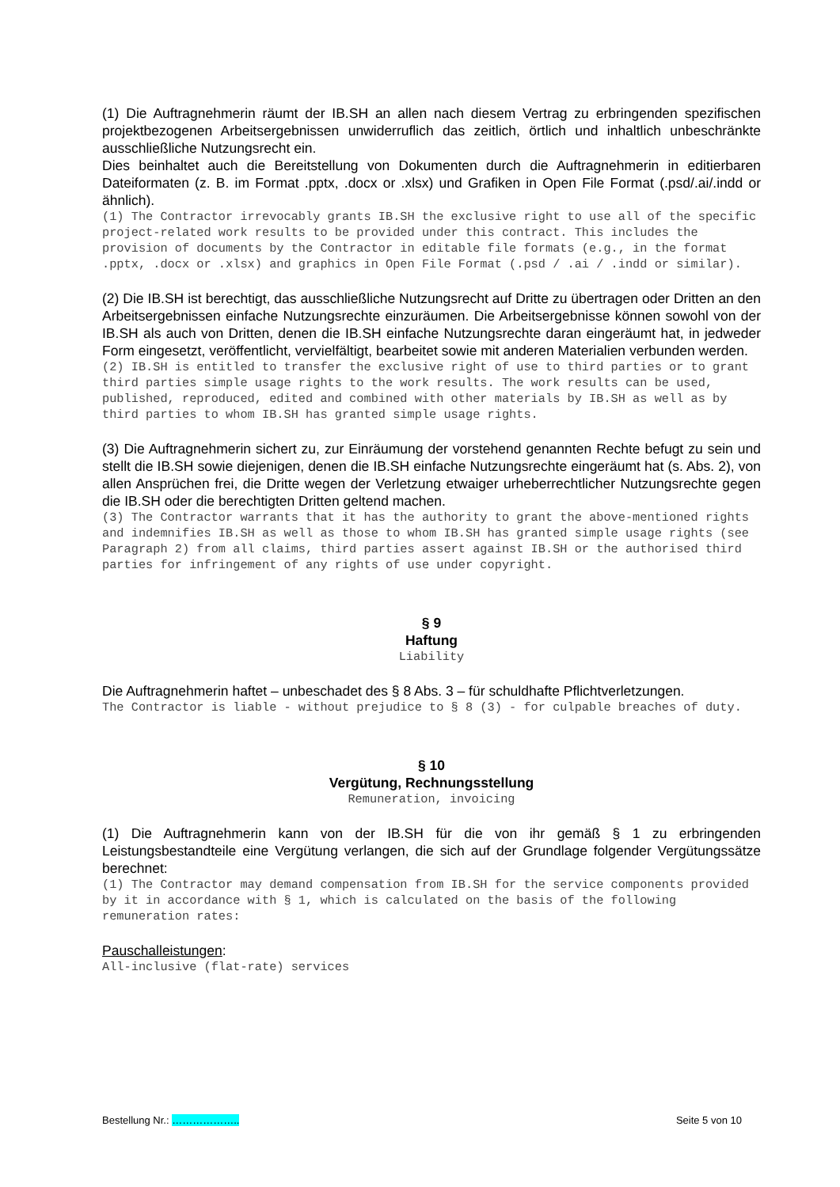(1) Die Auftragnehmerin räumt der IB.SH an allen nach diesem Vertrag zu erbringenden spezifischen projektbezogenen Arbeitsergebnissen unwiderruflich das zeitlich, örtlich und inhaltlich unbeschränkte ausschließliche Nutzungsrecht ein.
Dies beinhaltet auch die Bereitstellung von Dokumenten durch die Auftragnehmerin in editierbaren Dateiformaten (z. B. im Format .pptx, .docx or .xlsx) und Grafiken in Open File Format (.psd/.ai/.indd or ähnlich).
(1) The Contractor irrevocably grants IB.SH the exclusive right to use all of the specific project-related work results to be provided under this contract. This includes the provision of documents by the Contractor in editable file formats (e.g., in the format .pptx, .docx or .xlsx) and graphics in Open File Format (.psd / .ai / .indd or similar).
(2) Die IB.SH ist berechtigt, das ausschließliche Nutzungsrecht auf Dritte zu übertragen oder Dritten an den Arbeitsergebnissen einfache Nutzungsrechte einzuräumen. Die Arbeitsergebnisse können sowohl von der IB.SH als auch von Dritten, denen die IB.SH einfache Nutzungsrechte daran eingeräumt hat, in jedweder Form eingesetzt, veröffentlicht, vervielfältigt, bearbeitet sowie mit anderen Materialien verbunden werden.
(2) IB.SH is entitled to transfer the exclusive right of use to third parties or to grant third parties simple usage rights to the work results. The work results can be used, published, reproduced, edited and combined with other materials by IB.SH as well as by third parties to whom IB.SH has granted simple usage rights.
(3) Die Auftragnehmerin sichert zu, zur Einräumung der vorstehend genannten Rechte befugt zu sein und stellt die IB.SH sowie diejenigen, denen die IB.SH einfache Nutzungsrechte eingeräumt hat (s. Abs. 2), von allen Ansprüchen frei, die Dritte wegen der Verletzung etwaiger urheberrechtlicher Nutzungsrechte gegen die IB.SH oder die berechtigten Dritten geltend machen.
(3) The Contractor warrants that it has the authority to grant the above-mentioned rights and indemnifies IB.SH as well as those to whom IB.SH has granted simple usage rights (see Paragraph 2) from all claims, third parties assert against IB.SH or the authorised third parties for infringement of any rights of use under copyright.
§ 9
Haftung
Liability
Die Auftragnehmerin haftet – unbeschadet des § 8 Abs. 3 – für schuldhafte Pflichtverletzungen.
The Contractor is liable - without prejudice to § 8 (3) - for culpable breaches of duty.
§ 10
Vergütung, Rechnungsstellung
Remuneration, invoicing
(1) Die Auftragnehmerin kann von der IB.SH für die von ihr gemäß § 1 zu erbringenden Leistungsbestandteile eine Vergütung verlangen, die sich auf der Grundlage folgender Vergütungssätze berechnet:
(1) The Contractor may demand compensation from IB.SH for the service components provided by it in accordance with § 1, which is calculated on the basis of the following remuneration rates:
Pauschalleistungen:
All-inclusive (flat-rate) services
Bestellung Nr.: ……………….. Seite 5 von 10